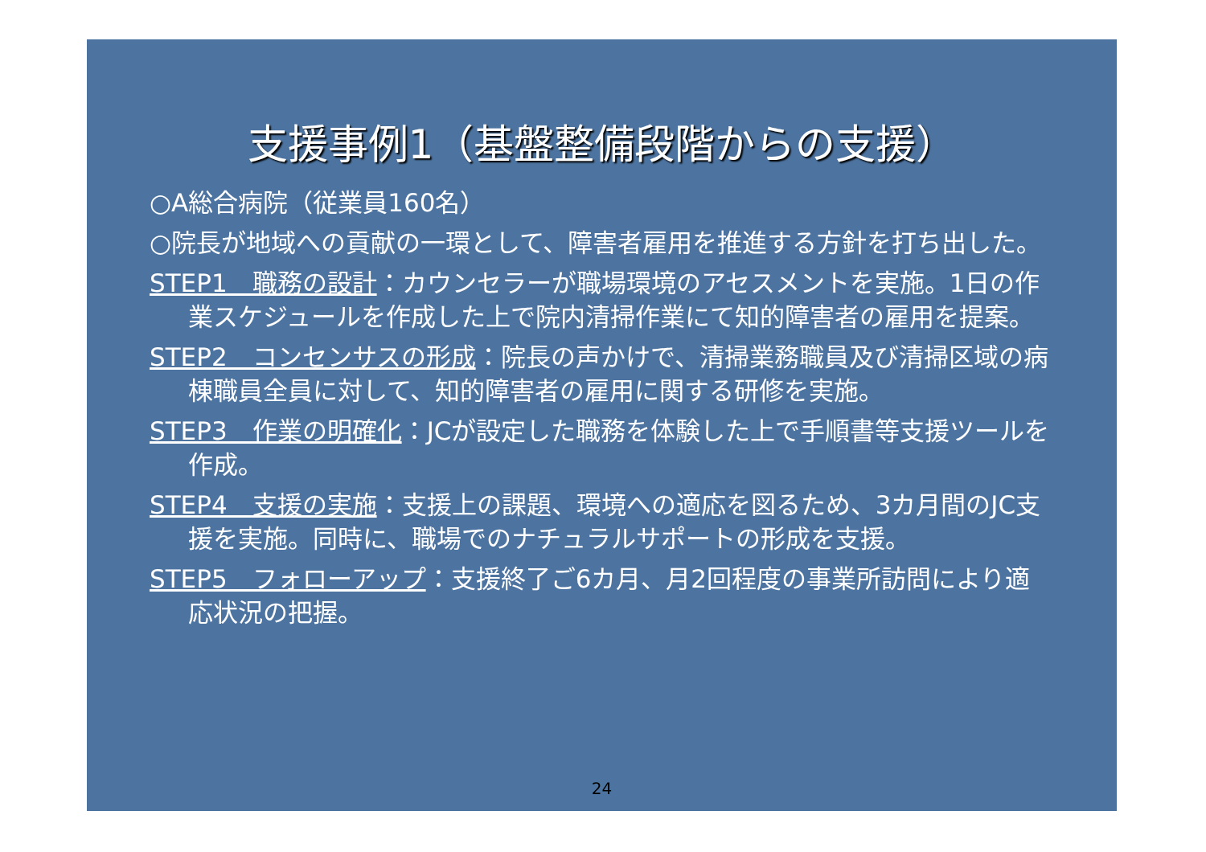支援事例1（基盤整備段階からの支援）
○A総合病院（従業員160名）
○院長が地域への貢献の一環として、障害者雇用を推進する方針を打ち出した。
STEP1　職務の設計：カウンセラーが職場環境のアセスメントを実施。1日の作業スケジュールを作成した上で院内清掃作業にて知的障害者の雇用を提案。
STEP2　コンセンサスの形成：院長の声かけで、清掃業務職員及び清掃区域の病棟職員全員に対して、知的障害者の雇用に関する研修を実施。
STEP3　作業の明確化：JCが設定した職務を体験した上で手順書等支援ツールを作成。
STEP4　支援の実施：支援上の課題、環境への適応を図るため、3カ月間のJC支援を実施。同時に、職場でのナチュラルサポートの形成を支援。
STEP5　フォローアップ：支援終了ご6カ月、月2回程度の事業所訪問により適応状況の把握。
24